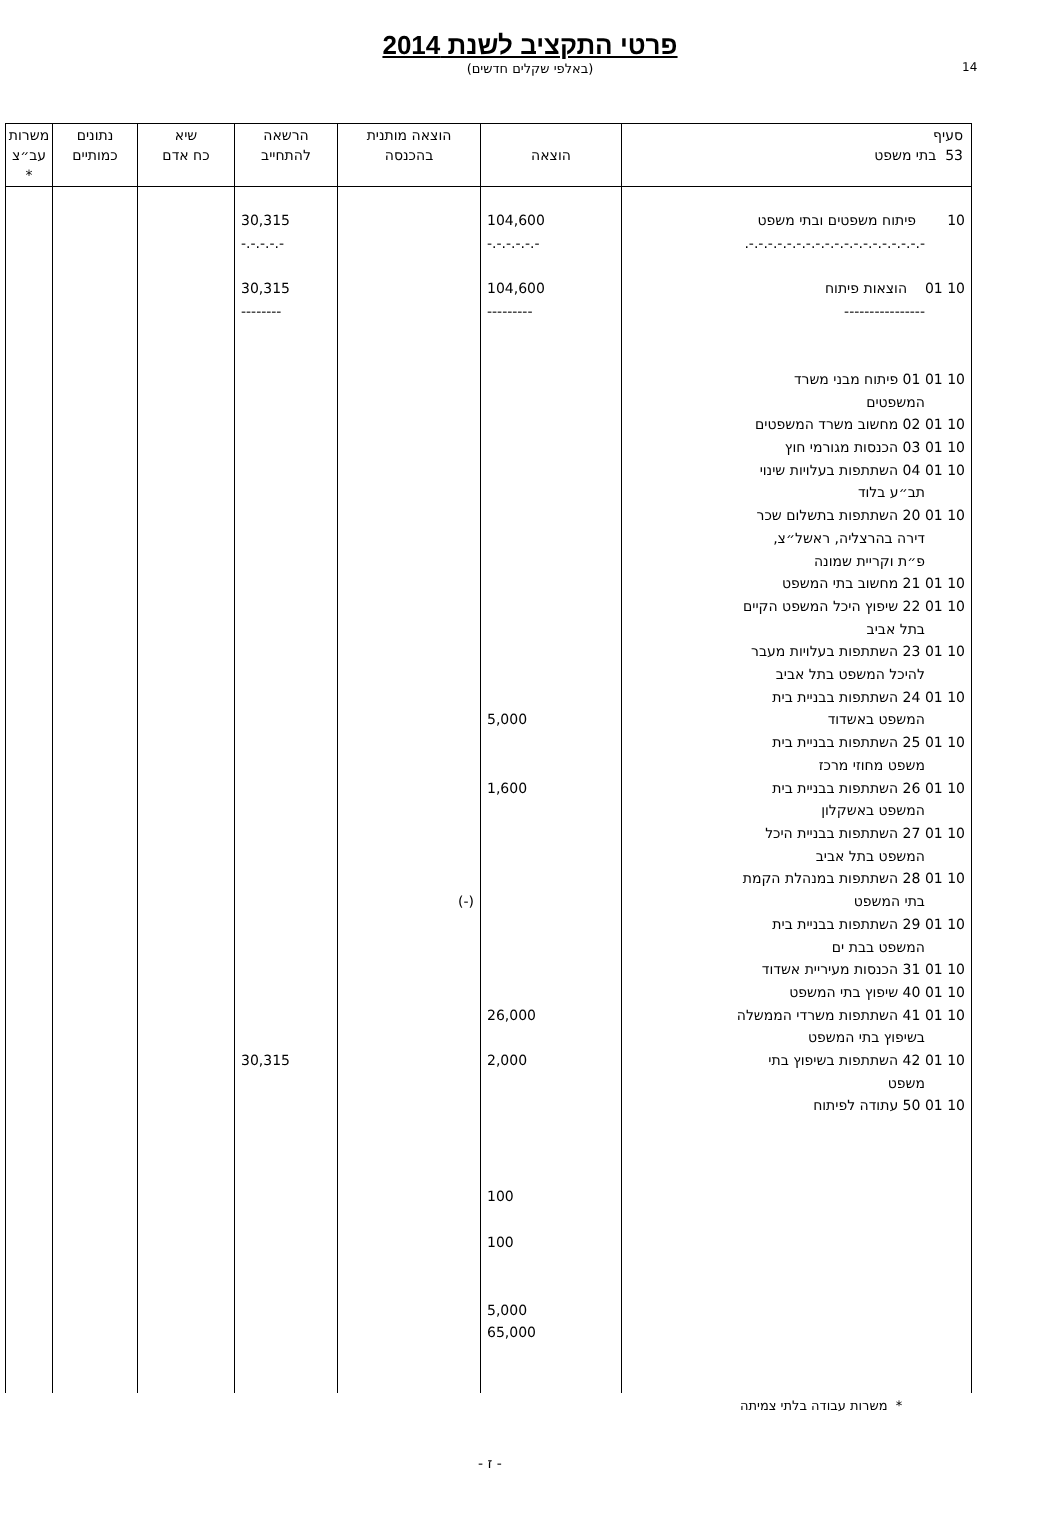14
פרטי התקציב לשנת 2014
(באלפי שקלים חדשים)
| סעיף 53 בתי משפט | הוצאה | הוצאה מותנית בהכנסה | הרשאה להתחייב | שיא כח אדם | נתונים כמותיים | משרות עב״צ * |
| --- | --- | --- | --- | --- | --- | --- |
| 10 פיתוח משפטים ובתי משפט -.-.-.-.-.-.-.-.-.-.-.-.-.-.-.-.-.-.-. 10 01 הוצאות פיתוח ---------------- 10 01 01 פיתוח מבני משרד המשפטים 10 01 02 מחשוב משרד המשפטים 10 01 03 הכנסות מגורמי חוץ 10 01 04 השתתפות בעלויות שינוי תב״ע בלוד 10 01 20 השתתפות בתשלום שכר דירה בהרצליה, ראשל״צ, פ״ת וקריית שמונה 10 01 21 מחשוב בתי המשפט 10 01 22 שיפוץ היכל המשפט הקיים בתל אביב 10 01 23 השתתפות בעלויות מעבר להיכל המשפט בתל אביב 10 01 24 השתתפות בבניית בית המשפט באשדוד 10 01 25 השתתפות בבניית בית משפט מחוזי מרכז 10 01 26 השתתפות בבניית בית המשפט באשקלון 10 01 27 השתתפות בבניית היכל המשפט בתל אביב 10 01 28 השתתפות במנהלת הקמת בתי המשפט 10 01 29 השתתפות בבניית בית המשפט בבת ים 10 01 31 הכנסות מעיריית אשדוד 10 01 40 שיפוץ בתי המשפט 10 01 41 השתתפות משרדי הממשלה בשיפוץ בתי המשפט 10 01 42 השתתפות בשיפוץ בתי משפט 10 01 50 עתודה לפיתוח | 104,600 -.-.-.-.-.- 104,600 --------- 5,000 1,600 26,000 2,000 100 100 5,000 65,000 | (-) | 30,315 -.-.-.-.- 30,315 -------- 30,315 | | | |
* משרות עבודה בלתי צמיתה
- ז -